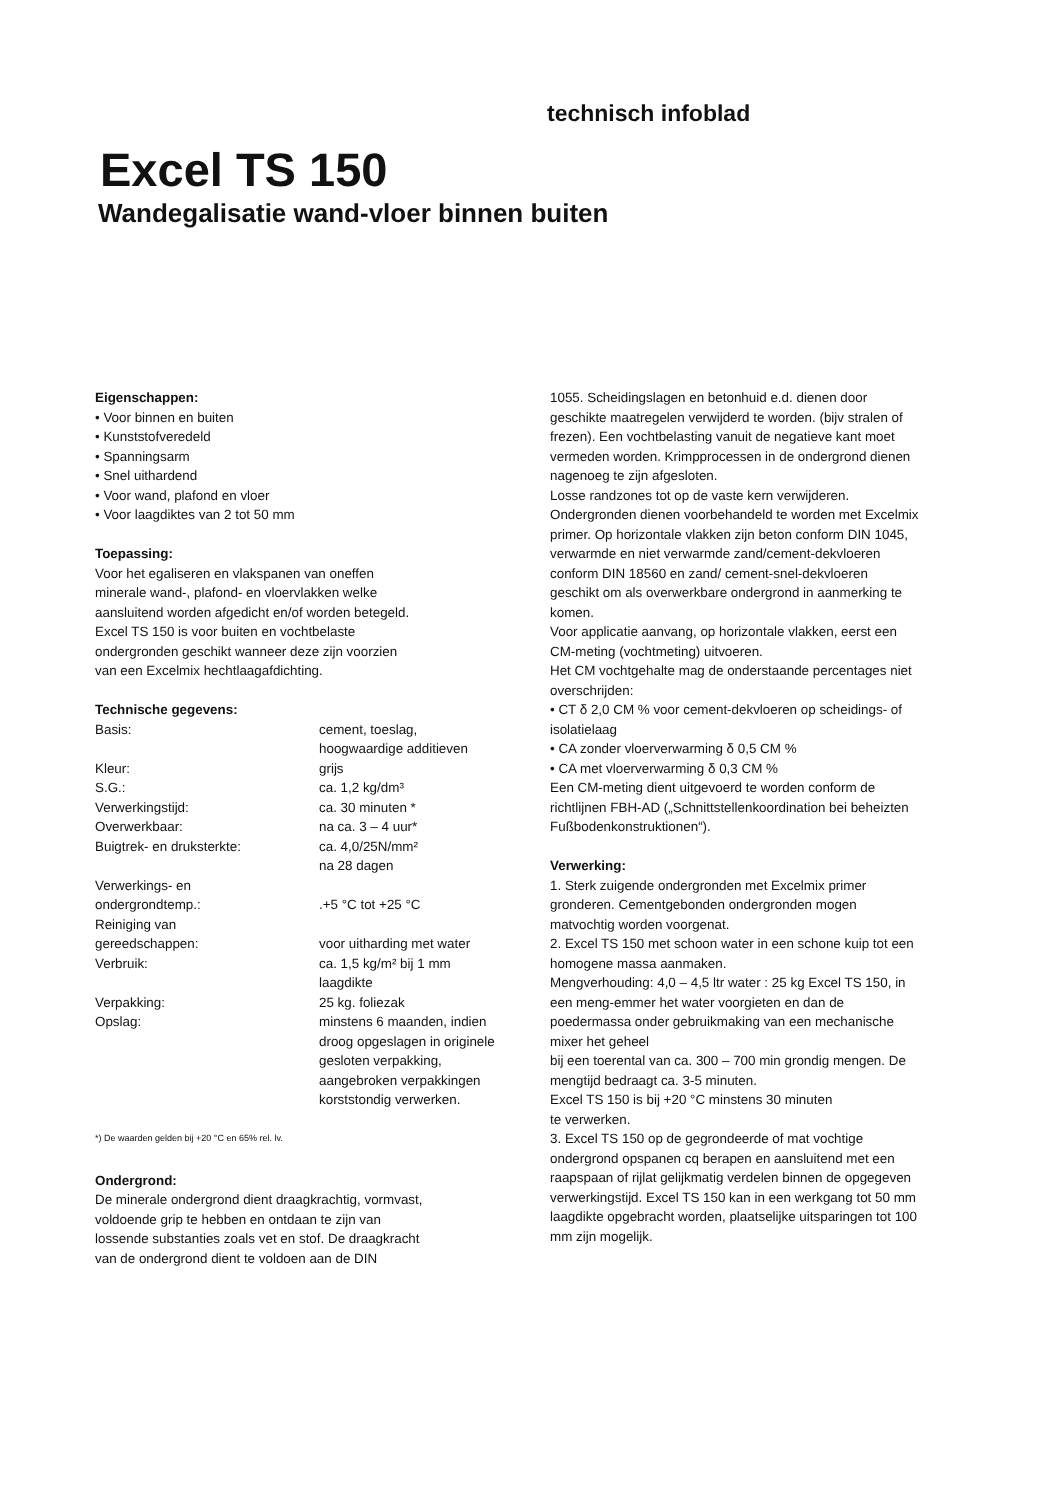technisch infoblad
Excel TS 150
Wandegalisatie wand-vloer binnen buiten
Eigenschappen:
• Voor binnen en buiten
• Kunststofveredeld
• Spanningsarm
• Snel uithardend
• Voor wand, plafond en vloer
• Voor laagdiktes van 2 tot 50 mm
Toepassing:
Voor het egaliseren en vlakspanen van oneffen
minerale wand-, plafond- en vloervlakken welke
aansluitend worden afgedicht en/of worden betegeld.
Excel TS 150 is voor buiten en vochtbelaste
ondergronden geschikt wanneer deze zijn voorzien
van een Excelmix hechtlaagafdichting.
Technische gegevens:
| Basis: | cement, toeslag, hoogwaardige additieven |
| Kleur: | grijs |
| S.G.: | ca. 1,2 kg/dm³ |
| Verwerkingstijd: | ca. 30 minuten * |
| Overwerkbaar: | na ca. 3 – 4 uur* |
| Buigtrek- en druksterkte: | ca. 4,0/25N/mm² na 28 dagen |
| Verwerkings- en ondergrondtemp.: | .+5 °C tot +25 °C |
| Reiniging van gereedschappen: | voor uitharding met water |
| Verbruik: | ca. 1,5 kg/m² bij 1 mm laagdikte |
| Verpakking: | 25 kg. foliezak |
| Opslag: | minstens 6 maanden, indien droog opgeslagen in originele gesloten verpakking, aangebroken verpakkingen korststondig verwerken. |
*) De waarden gelden bij +20 °C en 65% rel. lv.
Ondergrond:
De minerale ondergrond dient draagkrachtig, vormvast,
voldoende grip te hebben en ontdaan te zijn van
lossende substanties zoals vet en stof. De draagkracht
van de ondergrond dient te voldoen aan de DIN
1055. Scheidingslagen en betonhuid e.d. dienen door geschikte maatregelen verwijderd te worden. (bijv stralen of frezen). Een vochtbelasting vanuit de negatieve kant moet vermeden worden. Krimpprocessen in de ondergrond dienen nagenoeg te zijn afgesloten.
Losse randzones tot op de vaste kern verwijderen.
Ondergronden dienen voorbehandeld te worden met Excelmix primer. Op horizontale vlakken zijn beton conform DIN 1045, verwarmde en niet verwarmde zand/cement-dekvloeren conform DIN 18560 en zand/ cement-snel-dekvloeren geschikt om als overwerkbare ondergrond in aanmerking te komen.
Voor applicatie aanvang, op horizontale vlakken, eerst een CM-meting (vochtmeting) uitvoeren.
Het CM vochtgehalte mag de onderstaande percentages niet overschrijden:
• CT δ 2,0 CM % voor cement-dekvloeren op scheidings- of isolatielaag
• CA zonder vloerverwarming δ 0,5 CM %
• CA met vloerverwarming δ 0,3 CM %
Een CM-meting dient uitgevoerd te worden conform de richtlijnen FBH-AD („Schnittstellenkoordination bei beheizten Fußbodenkonstruktionen“).
Verwerking:
1. Sterk zuigende ondergronden met Excelmix primer gronderen. Cementgebonden ondergronden mogen matvochtig worden voorgenat.
2. Excel TS 150 met schoon water in een schone kuip tot een homogene massa aanmaken.
Mengverhouding: 4,0 – 4,5 ltr water : 25 kg Excel TS 150, in een meng-emmer het water voorgieten en dan de poedermassa onder gebruikmaking van een mechanische mixer het geheel
bij een toerental van ca. 300 – 700 min grondig mengen. De mengtijd bedraagt ca. 3-5 minuten.
Excel TS 150 is bij +20 °C minstens 30 minuten
te verwerken.
3. Excel TS 150 op de gegrondeerde of mat vochtige ondergrond opspanen cq berapen en aansluitend met een raapspaan of rijlat gelijkmatig verdelen binnen de opgegeven verwerkingstijd. Excel TS 150 kan in een werkgang tot 50 mm laagdikte opgebracht worden, plaatselijke uitsparingen tot 100 mm zijn mogelijk.